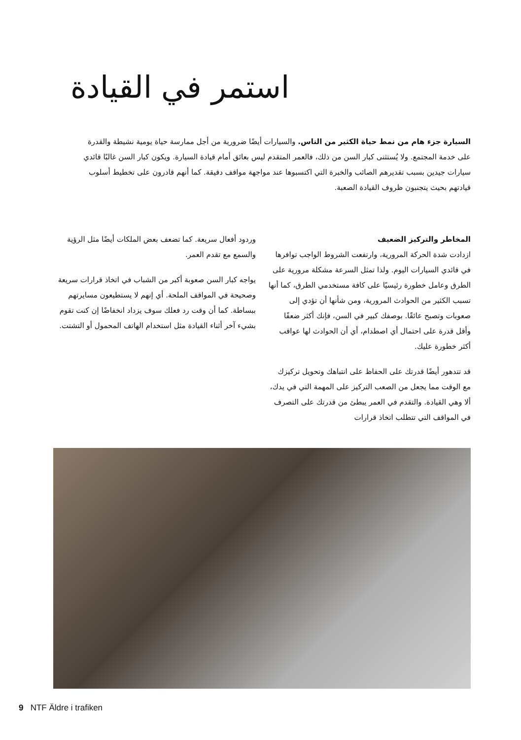استمر في القيادة
السيارة جزء هام من نمط حياة الكثير من الناس. والسيارات أيضًا ضرورية من أجل ممارسة حياة يومية نشيطة والقدرة على خدمة المجتمع. ولا يُستثنى كبار السن من ذلك، فالعمر المتقدم ليس بعائق أمام قيادة السيارة. ويكون كبار السن غالبًا قائدي سيارات جيدين بسبب تقديرهم الصائب والخبرة التي اكتسبوها عند مواجهة مواقف دقيقة. كما أنهم قادرون على تخطيط أسلوب قيادتهم بحيث يتجنبون ظروف القيادة الصعبة.
المخاطر والتركيز الضعيف
ازدادت شدة الحركة المرورية، وارتفعت الشروط الواجب توافرها في قائدي السيارات اليوم. ولذا تمثل السرعة مشكلة مرورية على الطرق وعامل خطورة رئيسيًا على كافة مستخدمي الطرق، كما أنها تسبب الكثير من الحوادث المرورية، ومن شأنها أن تؤدي إلى صعوبات وتصبح عائقًا. بوصفك كبير في السن، فإنك أكثر ضعفًا وأقل قدرة على احتمال أي اصطدام، أي أن الحوادث لها عواقب أكثر خطورة عليك.
قد تتدهور أيضًا قدرتك على الحفاظ على انتباهك وتحويل تركيزك مع الوقت مما يجعل من الصعب التركيز على المهمة التي في يدك، ألا وهي القيادة. والتقدم في العمر يبطئ من قدرتك على التصرف في المواقف التي تتطلب اتخاذ قرارات
وردود أفعال سريعة. كما تضعف بعض الملكات أيضًا مثل الرؤية والسمع مع تقدم العمر.
يواجه كبار السن صعوبة أكبر من الشباب في اتخاذ قرارات سريعة وصحيحة في المواقف الملحة. أي إنهم لا يستطيعون مسايرتهم ببساطة. كما أن وقت رد فعلك سوف يزداد انخفاضًا إن كنت تقوم بشيء آخر أثناء القيادة مثل استخدام الهاتف المحمول أو التشتت.
9 NTF Äldre i trafiken